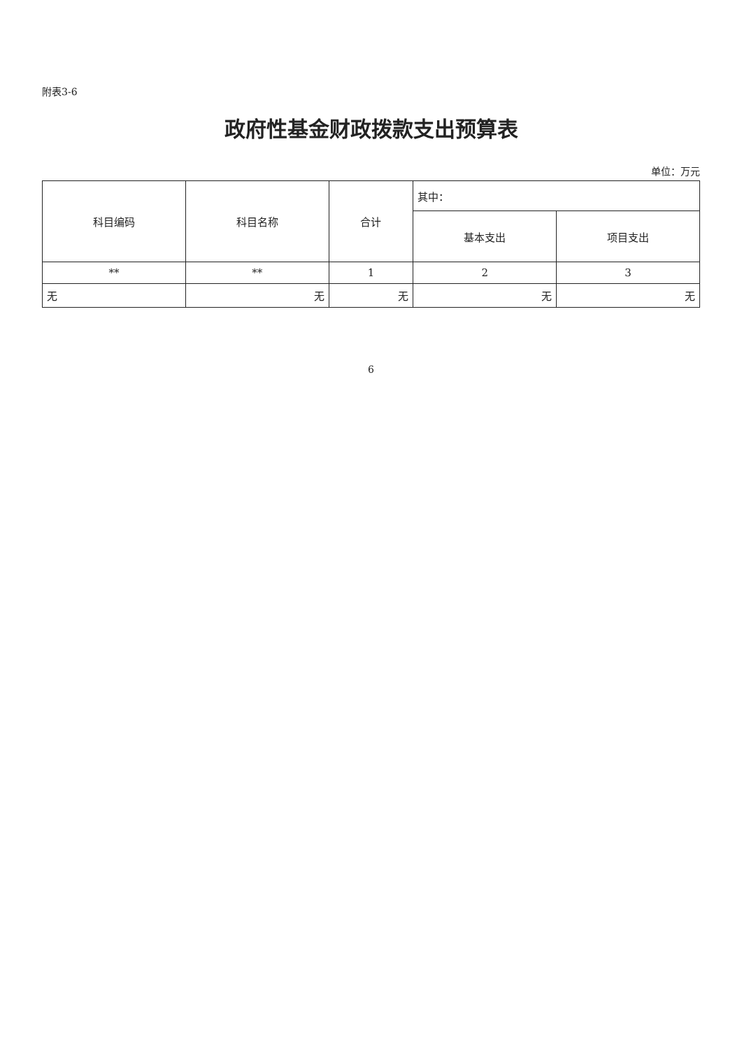附表3-6
政府性基金财政拨款支出预算表
单位：万元
| 科目编码 | 科目名称 | 合计 | 其中： | |
| --- | --- | --- | --- | --- |
| | | | 基本支出 | 项目支出 |
| ** | ** | 1 | 2 | 3 |
| 无 | 无 | 无 | 无 | 无 |
6